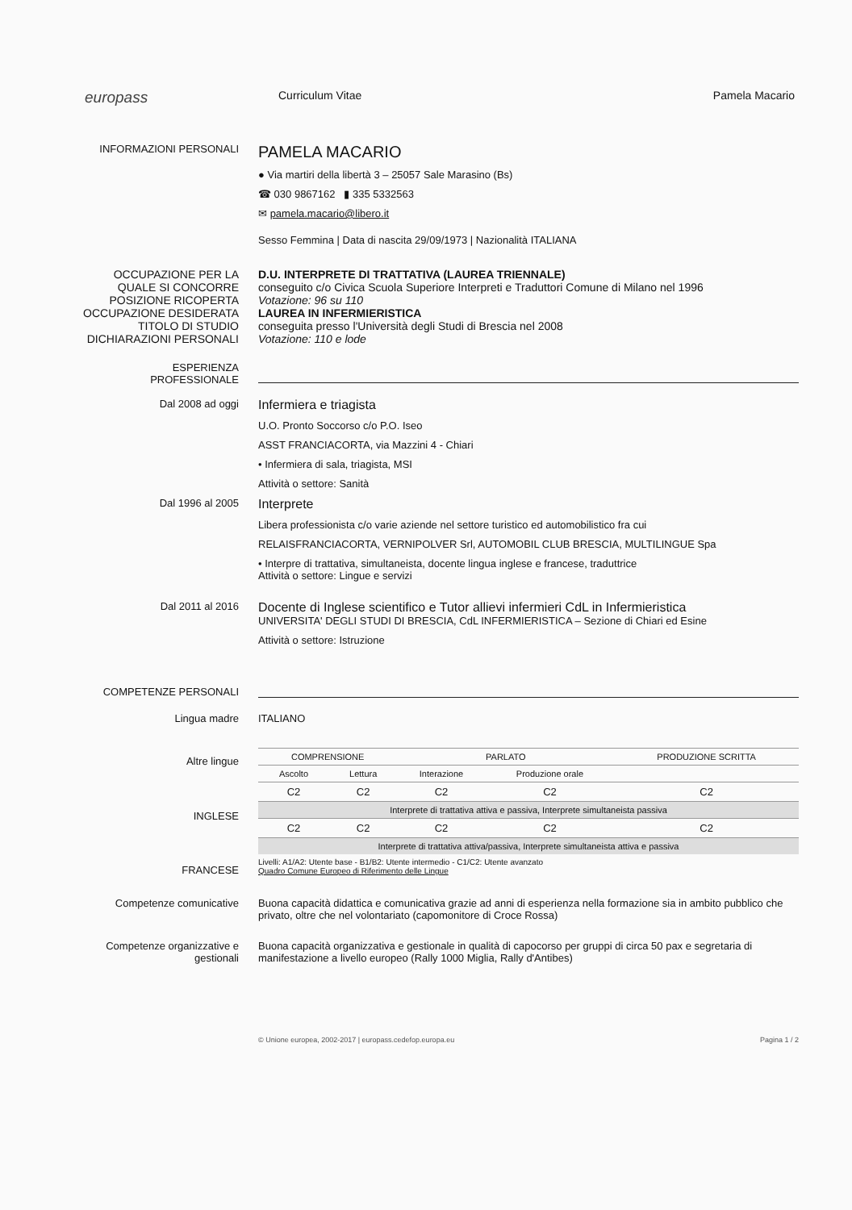europass
Curriculum Vitae Pamela Macario
INFORMAZIONI PERSONALI
PAMELA MACARIO
● Via martiri della libertà 3 – 25057 Sale Marasino (Bs)
☎ 030 9867162 ▮ 335 5332563
✉ pamela.macario@libero.it
Sesso Femmina | Data di nascita 29/09/1973 | Nazionalità ITALIANA
OCCUPAZIONE PER LA QUALE SI CONCORRE
POSIZIONE RICOPERTA
OCCUPAZIONE DESIDERATA
TITOLO DI STUDIO
DICHIARAZIONI PERSONALI
D.U. INTERPRETE DI TRATTATIVA (LAUREA TRIENNALE)
conseguito c/o Civica Scuola Superiore Interpreti e Traduttori Comune di Milano nel 1996
Votazione: 96 su 110
LAUREA IN INFERMIERISTICA
conseguita presso l'Università degli Studi di Brescia nel 2008
Votazione: 110 e lode
ESPERIENZA
PROFESSIONALE
Dal 2008 ad oggi
Infermiera e triagista
U.O. Pronto Soccorso c/o P.O. Iseo
ASST FRANCIACORTA, via Mazzini 4 - Chiari
• Infermiera di sala, triagista, MSI
Attività o settore: Sanità
Dal 1996 al 2005
Interprete
Libera professionista c/o varie aziende nel settore turistico ed automobilistico fra cui
RELAISFRANCIACORTA, VERNIPOLVER Srl, AUTOMOBIL CLUB BRESCIA, MULTILINGUE Spa
• Interpre di trattativa, simultaneista, docente lingua inglese e francese, traduttrice
Attività o settore: Lingue e servizi
Dal 2011 al 2016
Docente di Inglese scientifico e Tutor allievi infermieri CdL in Infermieristica
UNIVERSITA' DEGLI STUDI DI BRESCIA, CdL INFERMIERISTICA – Sezione di Chiari ed Esine
Attività o settore: Istruzione
COMPETENZE PERSONALI
Lingua madre ITALIANO
Altre lingue
INGLESE
FRANCESE
| COMPRENSIONE | | PARLATO | | PRODUZIONE SCRITTA |
| --- | --- | --- | --- | --- |
| Ascolto | Lettura | Interazione | Produzione orale | |
| C2 | C2 | C2 | C2 | C2 |
| Interprete di trattativa attiva e passiva, Interprete simultaneista passiva | | | | |
| C2 | C2 | C2 | C2 | C2 |
| Interprete di trattativa attiva/passiva, Interprete simultaneista attiva e passiva | | | | |
Livelli: A1/A2: Utente base - B1/B2: Utente intermedio - C1/C2: Utente avanzato
Quadro Comune Europeo di Riferimento delle Lingue
Competenze comunicative Buona capacità didattica e comunicativa grazie ad anni di esperienza nella formazione sia in ambito pubblico che privato, oltre che nel volontariato (capomonitore di Croce Rossa)
Competenze organizzative e gestionali
Buona capacità organizzativa e gestionale in qualità di capocorso per gruppi di circa 50 pax e segretaria di manifestazione a livello europeo (Rally 1000 Miglia, Rally d'Antibes)
© Unione europea, 2002-2017 | europass.cedefop.europa.eu Pagina 1 / 2